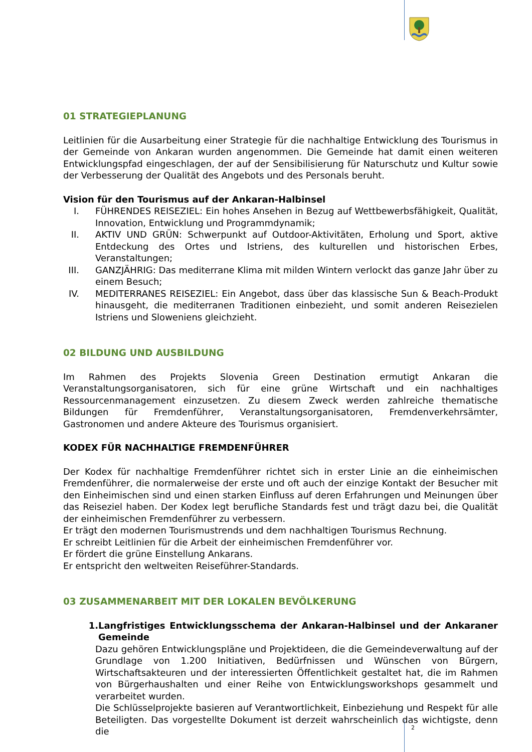01 STRATEGIEPLANUNG
Leitlinien für die Ausarbeitung einer Strategie für die nachhaltige Entwicklung des Tourismus in der Gemeinde von Ankaran wurden angenommen. Die Gemeinde hat damit einen weiteren Entwicklungspfad eingeschlagen, der auf der Sensibilisierung für Naturschutz und Kultur sowie der Verbesserung der Qualität des Angebots und des Personals beruht.
Vision für den Tourismus auf der Ankaran-Halbinsel
I. FÜHRENDES REISEZIEL: Ein hohes Ansehen in Bezug auf Wettbewerbsfähigkeit, Qualität, Innovation, Entwicklung und Programmdynamik;
II. AKTIV UND GRÜN: Schwerpunkt auf Outdoor-Aktivitäten, Erholung und Sport, aktive Entdeckung des Ortes und Istriens, des kulturellen und historischen Erbes, Veranstaltungen;
III. GANZJÄHRIG: Das mediterrane Klima mit milden Wintern verlockt das ganze Jahr über zu einem Besuch;
IV. MEDITERRANES REISEZIEL: Ein Angebot, dass über das klassische Sun & Beach-Produkt hinausgeht, die mediterranen Traditionen einbezieht, und somit anderen Reisezielen Istriens und Sloweniens gleichzieht.
02 BILDUNG UND AUSBILDUNG
Im Rahmen des Projekts Slovenia Green Destination ermutigt Ankaran die Veranstaltungsorganisatoren, sich für eine grüne Wirtschaft und ein nachhaltiges Ressourcenmanagement einzusetzen. Zu diesem Zweck werden zahlreiche thematische Bildungen für Fremdenführer, Veranstaltungsorganisatoren, Fremdenverkehrsämter, Gastronomen und andere Akteure des Tourismus organisiert.
KODEX FÜR NACHHALTIGE FREMDENFÜHRER
Der Kodex für nachhaltige Fremdenführer richtet sich in erster Linie an die einheimischen Fremdenführer, die normalerweise der erste und oft auch der einzige Kontakt der Besucher mit den Einheimischen sind und einen starken Einfluss auf deren Erfahrungen und Meinungen über das Reiseziel haben. Der Kodex legt berufliche Standards fest und trägt dazu bei, die Qualität der einheimischen Fremdenführer zu verbessern.
Er trägt den modernen Tourismustrends und dem nachhaltigen Tourismus Rechnung.
Er schreibt Leitlinien für die Arbeit der einheimischen Fremdenführer vor.
Er fördert die grüne Einstellung Ankarans.
Er entspricht den weltweiten Reiseführer-Standards.
03 ZUSAMMENARBEIT MIT DER LOKALEN BEVÖLKERUNG
1. Langfristiges Entwicklungsschema der Ankaran-Halbinsel und der Ankaraner Gemeinde
Dazu gehören Entwicklungspläne und Projektideen, die die Gemeindeverwaltung auf der Grundlage von 1.200 Initiativen, Bedürfnissen und Wünschen von Bürgern, Wirtschaftsakteuren und der interessierten Öffentlichkeit gestaltet hat, die im Rahmen von Bürgerhaushalten und einer Reihe von Entwicklungsworkshops gesammelt und verarbeitet wurden.
Die Schlüsselprojekte basieren auf Verantwortlichkeit, Einbeziehung und Respekt für alle Beteiligten. Das vorgestellte Dokument ist derzeit wahrscheinlich das wichtigste, denn die
2